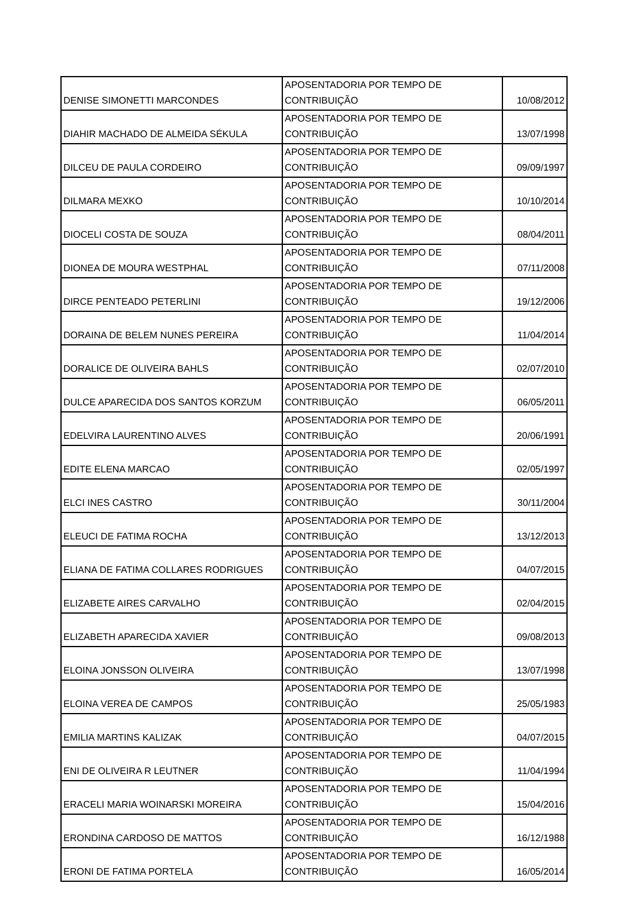| DENISE SIMONETTI MARCONDES | APOSENTADORIA POR TEMPO DE CONTRIBUIÇÃO | 10/08/2012 |
| DIAHIR MACHADO DE ALMEIDA SÉKULA | APOSENTADORIA POR TEMPO DE CONTRIBUIÇÃO | 13/07/1998 |
| DILCEU DE PAULA CORDEIRO | APOSENTADORIA POR TEMPO DE CONTRIBUIÇÃO | 09/09/1997 |
| DILMARA MEXKO | APOSENTADORIA POR TEMPO DE CONTRIBUIÇÃO | 10/10/2014 |
| DIOCELI COSTA DE SOUZA | APOSENTADORIA POR TEMPO DE CONTRIBUIÇÃO | 08/04/2011 |
| DIONEA DE MOURA WESTPHAL | APOSENTADORIA POR TEMPO DE CONTRIBUIÇÃO | 07/11/2008 |
| DIRCE PENTEADO PETERLINI | APOSENTADORIA POR TEMPO DE CONTRIBUIÇÃO | 19/12/2006 |
| DORAINA DE BELEM NUNES PEREIRA | APOSENTADORIA POR TEMPO DE CONTRIBUIÇÃO | 11/04/2014 |
| DORALICE DE OLIVEIRA BAHLS | APOSENTADORIA POR TEMPO DE CONTRIBUIÇÃO | 02/07/2010 |
| DULCE APARECIDA DOS SANTOS KORZUM | APOSENTADORIA POR TEMPO DE CONTRIBUIÇÃO | 06/05/2011 |
| EDELVIRA LAURENTINO ALVES | APOSENTADORIA POR TEMPO DE CONTRIBUIÇÃO | 20/06/1991 |
| EDITE ELENA MARCAO | APOSENTADORIA POR TEMPO DE CONTRIBUIÇÃO | 02/05/1997 |
| ELCI INES CASTRO | APOSENTADORIA POR TEMPO DE CONTRIBUIÇÃO | 30/11/2004 |
| ELEUCI DE FATIMA ROCHA | APOSENTADORIA POR TEMPO DE CONTRIBUIÇÃO | 13/12/2013 |
| ELIANA DE FATIMA COLLARES RODRIGUES | APOSENTADORIA POR TEMPO DE CONTRIBUIÇÃO | 04/07/2015 |
| ELIZABETE AIRES CARVALHO | APOSENTADORIA POR TEMPO DE CONTRIBUIÇÃO | 02/04/2015 |
| ELIZABETH APARECIDA XAVIER | APOSENTADORIA POR TEMPO DE CONTRIBUIÇÃO | 09/08/2013 |
| ELOINA JONSSON OLIVEIRA | APOSENTADORIA POR TEMPO DE CONTRIBUIÇÃO | 13/07/1998 |
| ELOINA VEREA DE CAMPOS | APOSENTADORIA POR TEMPO DE CONTRIBUIÇÃO | 25/05/1983 |
| EMILIA MARTINS KALIZAK | APOSENTADORIA POR TEMPO DE CONTRIBUIÇÃO | 04/07/2015 |
| ENI DE OLIVEIRA R LEUTNER | APOSENTADORIA POR TEMPO DE CONTRIBUIÇÃO | 11/04/1994 |
| ERACELI MARIA WOINARSKI MOREIRA | APOSENTADORIA POR TEMPO DE CONTRIBUIÇÃO | 15/04/2016 |
| ERONDINA CARDOSO DE MATTOS | APOSENTADORIA POR TEMPO DE CONTRIBUIÇÃO | 16/12/1988 |
| ERONI DE FATIMA PORTELA | APOSENTADORIA POR TEMPO DE CONTRIBUIÇÃO | 16/05/2014 |